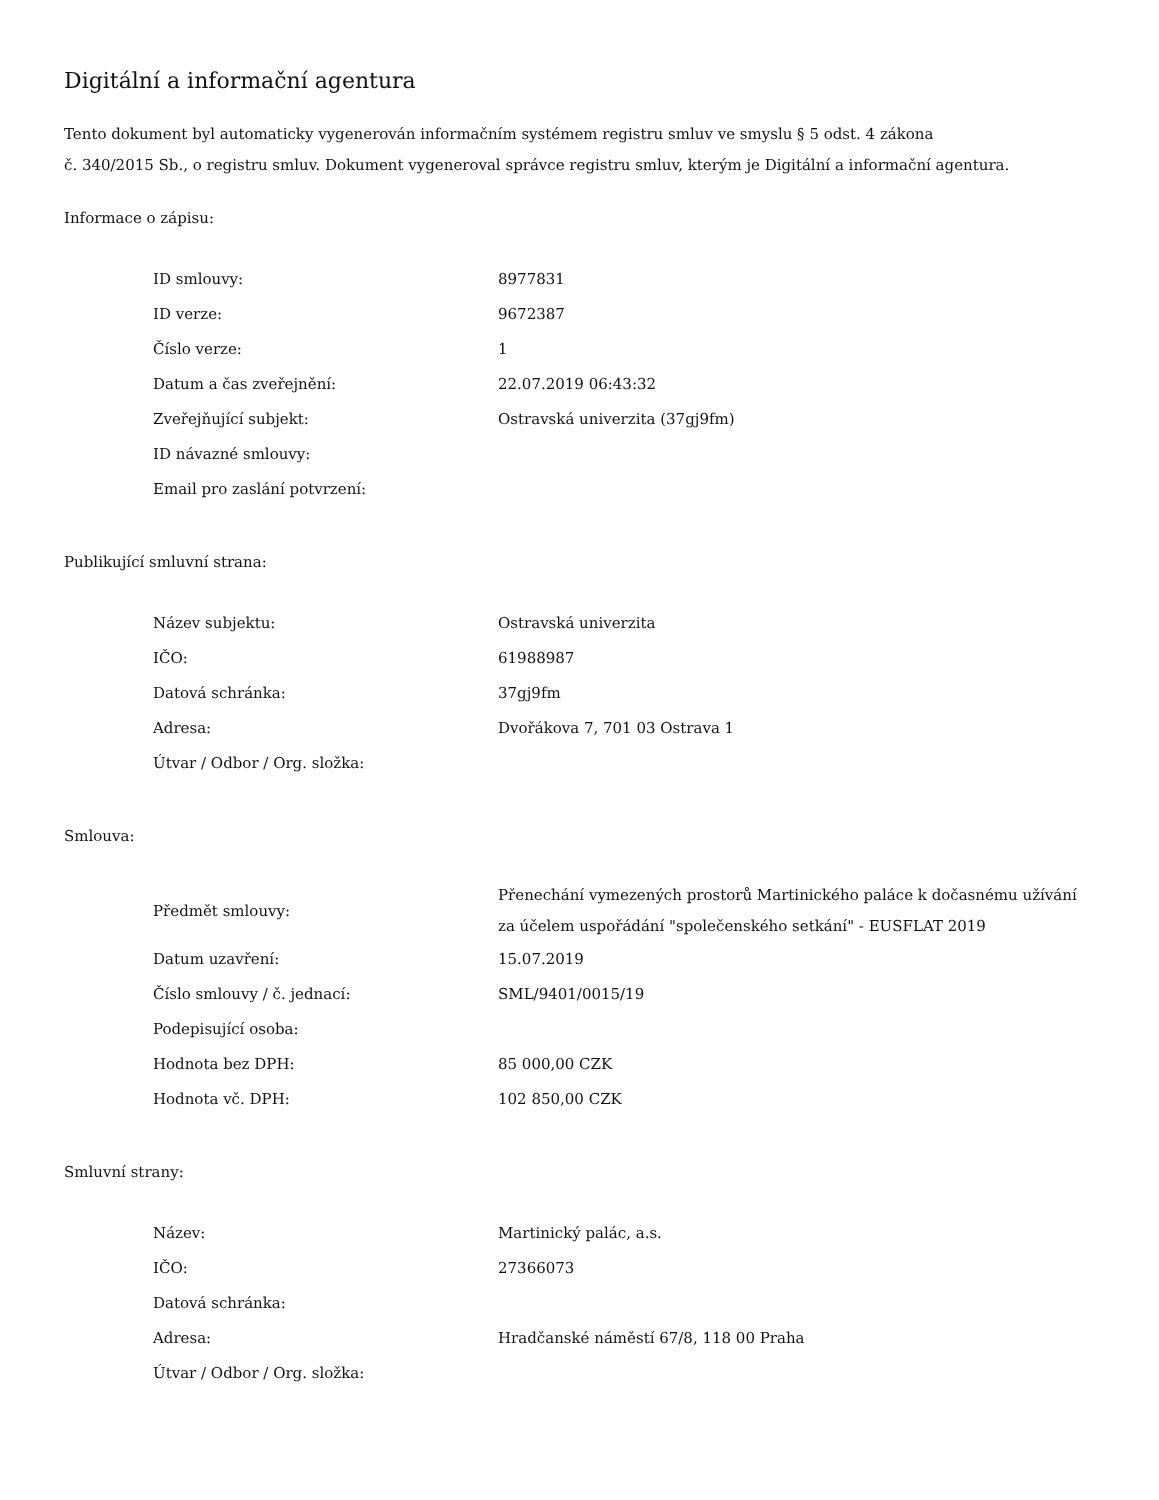Digitální a informační agentura
Tento dokument byl automaticky vygenerován informačním systémem registru smluv ve smyslu § 5 odst. 4 zákona
č. 340/2015 Sb., o registru smluv. Dokument vygeneroval správce registru smluv, kterým je Digitální a informační agentura.
Informace o zápisu:
| ID smlouvy: | 8977831 |
| ID verze: | 9672387 |
| Číslo verze: | 1 |
| Datum a čas zveřejnění: | 22.07.2019 06:43:32 |
| Zveřejňující subjekt: | Ostravská univerzita (37gj9fm) |
| ID návazné smlouvy: | |
| Email pro zaslání potvrzení: | |
Publikující smluvní strana:
| Název subjektu: | Ostravská univerzita |
| IČO: | 61988987 |
| Datová schránka: | 37gj9fm |
| Adresa: | Dvořákova 7, 701 03 Ostrava 1 |
| Útvar / Odbor / Org. složka: | |
Smlouva:
| Předmět smlouvy: | Přenechání vymezených prostorů Martinického paláce k dočasnému užívání za účelem uspořádání "společenského setkání" - EUSFLAT 2019 |
| Datum uzavření: | 15.07.2019 |
| Číslo smlouvy / č. jednací: | SML/9401/0015/19 |
| Podepisující osoba: | |
| Hodnota bez DPH: | 85 000,00 CZK |
| Hodnota vč. DPH: | 102 850,00 CZK |
Smluvní strany:
| Název: | Martinický palác, a.s. |
| IČO: | 27366073 |
| Datová schránka: | |
| Adresa: | Hradčanské náměstí 67/8, 118 00 Praha |
| Útvar / Odbor / Org. složka: | |